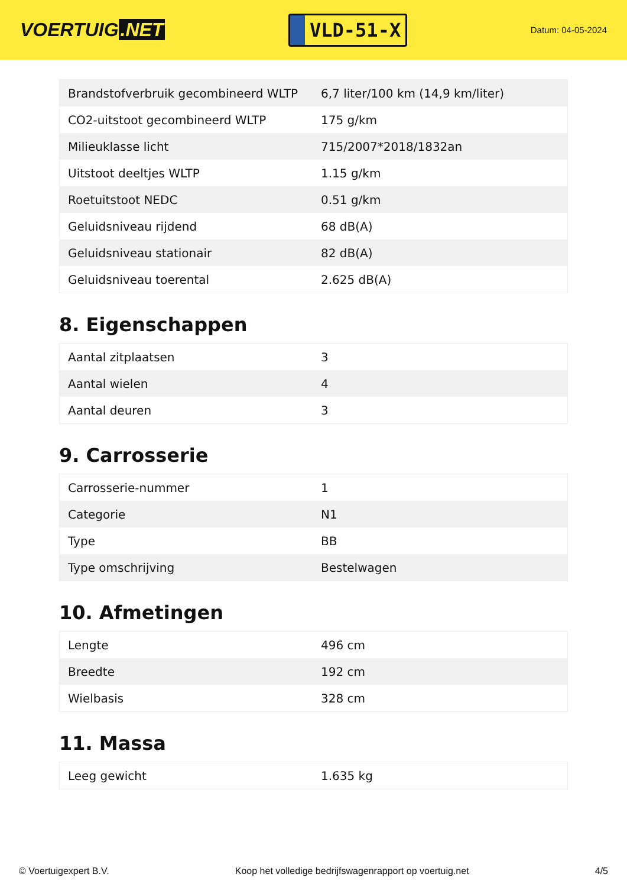VOERTUIG.NET
VLD-51-X
Datum: 04-05-2024
| Brandstofverbruik gecombineerd WLTP | 6,7 liter/100 km (14,9 km/liter) |
| CO2-uitstoot gecombineerd WLTP | 175 g/km |
| Milieuklasse licht | 715/2007*2018/1832an |
| Uitstoot deeltjes WLTP | 1.15 g/km |
| Roetuitstoot NEDC | 0.51 g/km |
| Geluidsniveau rijdend | 68 dB(A) |
| Geluidsniveau stationair | 82 dB(A) |
| Geluidsniveau toerental | 2.625 dB(A) |
8. Eigenschappen
| Aantal zitplaatsen | 3 |
| Aantal wielen | 4 |
| Aantal deuren | 3 |
9. Carrosserie
| Carrosserie-nummer | 1 |
| Categorie | N1 |
| Type | BB |
| Type omschrijving | Bestelwagen |
10. Afmetingen
| Lengte | 496 cm |
| Breedte | 192 cm |
| Wielbasis | 328 cm |
11. Massa
| Leeg gewicht | 1.635 kg |
© Voertuigexpert B.V. Koop het volledige bedrijfswagenrapport op voertuig.net 4/5